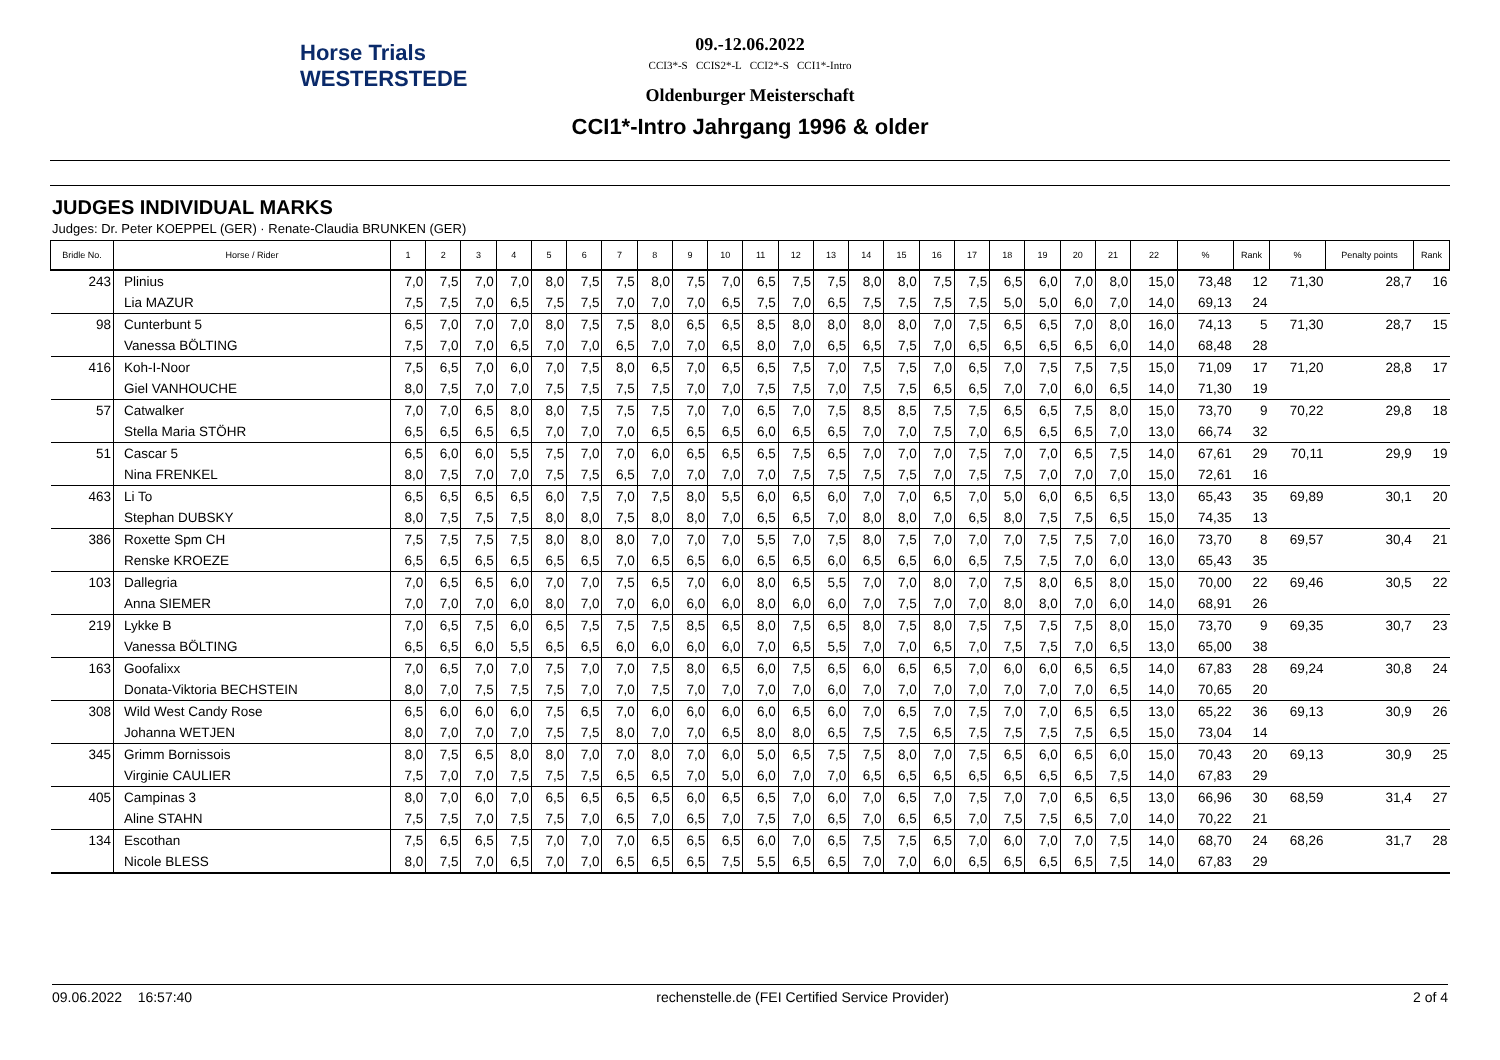Horse Trials
WESTERSTEDE
09.-12.06.2022
CCI3*-S CCIS2*-L CCI2*-S CCI1*-Intro
Oldenburger Meisterschaft
CCI1*-Intro Jahrgang 1996 & older
JUDGES INDIVIDUAL MARKS
Judges: Dr. Peter KOEPPEL (GER) · Renate-Claudia BRUNKEN (GER)
| Bridle No. | Horse / Rider | 1 | 2 | 3 | 4 | 5 | 6 | 7 | 8 | 9 | 10 | 11 | 12 | 13 | 14 | 15 | 16 | 17 | 18 | 19 | 20 | 21 | 22 | % | Rank | % | Penalty points | Rank |
| --- | --- | --- | --- | --- | --- | --- | --- | --- | --- | --- | --- | --- | --- | --- | --- | --- | --- | --- | --- | --- | --- | --- | --- | --- | --- | --- | --- | --- |
| 243 | Plinius | 7,0 | 7,5 | 7,0 | 7,0 | 8,0 | 7,5 | 7,5 | 8,0 | 7,5 | 7,0 | 6,5 | 7,5 | 7,5 | 8,0 | 8,0 | 7,5 | 7,5 | 6,5 | 6,0 | 7,0 | 8,0 | 15,0 | 73,48 | 12 | 71,30 | 28,7 | 16 |
| | Lia MAZUR | 7,5 | 7,5 | 7,0 | 6,5 | 7,5 | 7,5 | 7,0 | 7,0 | 7,0 | 6,5 | 7,5 | 7,0 | 6,5 | 7,5 | 7,5 | 7,5 | 7,5 | 5,0 | 5,0 | 6,0 | 7,0 | 14,0 | 69,13 | 24 | | | |
| 98 | Cunterbunt 5 | 6,5 | 7,0 | 7,0 | 7,0 | 8,0 | 7,5 | 7,5 | 8,0 | 6,5 | 6,5 | 8,5 | 8,0 | 8,0 | 8,0 | 8,0 | 7,0 | 7,5 | 6,5 | 6,5 | 7,0 | 8,0 | 16,0 | 74,13 | 5 | 71,30 | 28,7 | 15 |
| | Vanessa BÖLTING | 7,5 | 7,0 | 7,0 | 6,5 | 7,0 | 7,0 | 6,5 | 7,0 | 7,0 | 6,5 | 8,0 | 7,0 | 6,5 | 6,5 | 7,5 | 7,0 | 6,5 | 6,5 | 6,5 | 6,5 | 6,0 | 14,0 | 68,48 | 28 | | | |
| 416 | Koh-I-Noor | 7,5 | 6,5 | 7,0 | 6,0 | 7,0 | 7,5 | 8,0 | 6,5 | 7,0 | 6,5 | 6,5 | 7,5 | 7,0 | 7,5 | 7,5 | 7,0 | 6,5 | 7,0 | 7,5 | 7,5 | 7,5 | 15,0 | 71,09 | 17 | 71,20 | 28,8 | 17 |
| | Giel VANHOUCHE | 8,0 | 7,5 | 7,0 | 7,0 | 7,5 | 7,5 | 7,5 | 7,5 | 7,0 | 7,0 | 7,5 | 7,5 | 7,0 | 7,5 | 7,5 | 6,5 | 6,5 | 7,0 | 7,0 | 6,0 | 6,5 | 14,0 | 71,30 | 19 | | | |
| 57 | Catwalker | 7,0 | 7,0 | 6,5 | 8,0 | 8,0 | 7,5 | 7,5 | 7,5 | 7,0 | 7,0 | 6,5 | 7,0 | 7,5 | 8,5 | 8,5 | 7,5 | 7,5 | 6,5 | 6,5 | 7,5 | 8,0 | 15,0 | 73,70 | 9 | 70,22 | 29,8 | 18 |
| | Stella Maria STÖHR | 6,5 | 6,5 | 6,5 | 6,5 | 7,0 | 7,0 | 7,0 | 6,5 | 6,5 | 6,5 | 6,0 | 6,5 | 6,5 | 7,0 | 7,0 | 7,5 | 7,0 | 6,5 | 6,5 | 6,5 | 7,0 | 13,0 | 66,74 | 32 | | | |
| 51 | Cascar 5 | 6,5 | 6,0 | 6,0 | 5,5 | 7,5 | 7,0 | 7,0 | 6,0 | 6,5 | 6,5 | 6,5 | 7,5 | 6,5 | 7,0 | 7,0 | 7,0 | 7,5 | 7,0 | 7,0 | 6,5 | 7,5 | 14,0 | 67,61 | 29 | 70,11 | 29,9 | 19 |
| | Nina FRENKEL | 8,0 | 7,5 | 7,0 | 7,0 | 7,5 | 7,5 | 6,5 | 7,0 | 7,0 | 7,0 | 7,0 | 7,5 | 7,5 | 7,5 | 7,5 | 7,0 | 7,5 | 7,5 | 7,0 | 7,0 | 7,0 | 15,0 | 72,61 | 16 | | | |
| 463 | Li To | 6,5 | 6,5 | 6,5 | 6,5 | 6,0 | 7,5 | 7,0 | 7,5 | 8,0 | 5,5 | 6,0 | 6,5 | 6,0 | 7,0 | 7,0 | 6,5 | 7,0 | 5,0 | 6,0 | 6,5 | 6,5 | 13,0 | 65,43 | 35 | 69,89 | 30,1 | 20 |
| | Stephan DUBSKY | 8,0 | 7,5 | 7,5 | 7,5 | 8,0 | 8,0 | 7,5 | 8,0 | 8,0 | 7,0 | 6,5 | 6,5 | 7,0 | 8,0 | 8,0 | 7,0 | 6,5 | 8,0 | 7,5 | 7,5 | 6,5 | 15,0 | 74,35 | 13 | | | |
| 386 | Roxette Spm CH | 7,5 | 7,5 | 7,5 | 7,5 | 8,0 | 8,0 | 8,0 | 7,0 | 7,0 | 7,0 | 5,5 | 7,0 | 7,5 | 8,0 | 7,5 | 7,0 | 7,0 | 7,0 | 7,5 | 7,5 | 7,0 | 16,0 | 73,70 | 8 | 69,57 | 30,4 | 21 |
| | Renske KROEZE | 6,5 | 6,5 | 6,5 | 6,5 | 6,5 | 6,5 | 7,0 | 6,5 | 6,5 | 6,0 | 6,5 | 6,5 | 6,0 | 6,5 | 6,5 | 6,0 | 6,5 | 7,5 | 7,5 | 7,0 | 6,0 | 13,0 | 65,43 | 35 | | | |
| 103 | Dallegria | 7,0 | 6,5 | 6,5 | 6,0 | 7,0 | 7,0 | 7,5 | 6,5 | 7,0 | 6,0 | 8,0 | 6,5 | 5,5 | 7,0 | 7,0 | 8,0 | 7,0 | 7,5 | 8,0 | 6,5 | 8,0 | 15,0 | 70,00 | 22 | 69,46 | 30,5 | 22 |
| | Anna SIEMER | 7,0 | 7,0 | 7,0 | 6,0 | 8,0 | 7,0 | 7,0 | 6,0 | 6,0 | 6,0 | 8,0 | 6,0 | 6,0 | 7,0 | 7,5 | 7,0 | 7,0 | 8,0 | 8,0 | 7,0 | 6,0 | 14,0 | 68,91 | 26 | | | |
| 219 | Lykke B | 7,0 | 6,5 | 7,5 | 6,0 | 6,5 | 7,5 | 7,5 | 7,5 | 8,5 | 6,5 | 8,0 | 7,5 | 6,5 | 8,0 | 7,5 | 8,0 | 7,5 | 7,5 | 7,5 | 7,5 | 8,0 | 15,0 | 73,70 | 9 | 69,35 | 30,7 | 23 |
| | Vanessa BÖLTING | 6,5 | 6,5 | 6,0 | 5,5 | 6,5 | 6,5 | 6,0 | 6,0 | 6,0 | 6,0 | 7,0 | 6,5 | 5,5 | 7,0 | 7,0 | 6,5 | 7,0 | 7,5 | 7,5 | 7,0 | 6,5 | 13,0 | 65,00 | 38 | | | |
| 163 | Goofalixx | 7,0 | 6,5 | 7,0 | 7,0 | 7,5 | 7,0 | 7,0 | 7,5 | 8,0 | 6,5 | 6,0 | 7,5 | 6,5 | 6,0 | 6,5 | 6,5 | 7,0 | 6,0 | 6,0 | 6,5 | 6,5 | 14,0 | 67,83 | 28 | 69,24 | 30,8 | 24 |
| | Donata-Viktoria BECHSTEIN | 8,0 | 7,0 | 7,5 | 7,5 | 7,5 | 7,0 | 7,0 | 7,5 | 7,0 | 7,0 | 7,0 | 7,0 | 6,0 | 7,0 | 7,0 | 7,0 | 7,0 | 7,0 | 7,0 | 7,0 | 6,5 | 14,0 | 70,65 | 20 | | | |
| 308 | Wild West Candy Rose | 6,5 | 6,0 | 6,0 | 6,0 | 7,5 | 6,5 | 7,0 | 6,0 | 6,0 | 6,0 | 6,0 | 6,5 | 6,0 | 7,0 | 6,5 | 7,0 | 7,5 | 7,0 | 7,0 | 6,5 | 6,5 | 13,0 | 65,22 | 36 | 69,13 | 30,9 | 26 |
| | Johanna WETJEN | 8,0 | 7,0 | 7,0 | 7,0 | 7,5 | 7,5 | 8,0 | 7,0 | 7,0 | 6,5 | 8,0 | 8,0 | 6,5 | 7,5 | 7,5 | 6,5 | 7,5 | 7,5 | 7,5 | 7,5 | 6,5 | 15,0 | 73,04 | 14 | | | |
| 345 | Grimm Bornissois | 8,0 | 7,5 | 6,5 | 8,0 | 8,0 | 7,0 | 7,0 | 8,0 | 7,0 | 6,0 | 5,0 | 6,5 | 7,5 | 7,5 | 8,0 | 7,0 | 7,5 | 6,5 | 6,0 | 6,5 | 6,0 | 15,0 | 70,43 | 20 | 69,13 | 30,9 | 25 |
| | Virginie CAULIER | 7,5 | 7,0 | 7,0 | 7,5 | 7,5 | 7,5 | 6,5 | 6,5 | 7,0 | 5,0 | 6,0 | 7,0 | 7,0 | 6,5 | 6,5 | 6,5 | 6,5 | 6,5 | 6,5 | 6,5 | 7,5 | 14,0 | 67,83 | 29 | | | |
| 405 | Campinas 3 | 8,0 | 7,0 | 6,0 | 7,0 | 6,5 | 6,5 | 6,5 | 6,5 | 6,0 | 6,5 | 6,5 | 7,0 | 6,0 | 7,0 | 6,5 | 7,0 | 7,5 | 7,0 | 7,0 | 6,5 | 6,5 | 13,0 | 66,96 | 30 | 68,59 | 31,4 | 27 |
| | Aline STAHN | 7,5 | 7,5 | 7,0 | 7,5 | 7,5 | 7,0 | 6,5 | 7,0 | 6,5 | 7,0 | 7,5 | 7,0 | 6,5 | 7,0 | 6,5 | 6,5 | 7,0 | 7,5 | 7,5 | 6,5 | 7,0 | 14,0 | 70,22 | 21 | | | |
| 134 | Escothan | 7,5 | 6,5 | 6,5 | 7,5 | 7,0 | 7,0 | 7,0 | 6,5 | 6,5 | 6,5 | 6,0 | 7,0 | 6,5 | 7,5 | 7,5 | 6,5 | 7,0 | 6,0 | 7,0 | 7,0 | 7,5 | 14,0 | 68,70 | 24 | 68,26 | 31,7 | 28 |
| | Nicole BLESS | 8,0 | 7,5 | 7,0 | 6,5 | 7,0 | 7,0 | 6,5 | 6,5 | 6,5 | 7,5 | 5,5 | 6,5 | 6,5 | 7,0 | 7,0 | 6,0 | 6,5 | 6,5 | 6,5 | 6,5 | 7,5 | 14,0 | 67,83 | 29 | | | |
09.06.2022 16:57:40 rechenstelle.de (FEI Certified Service Provider) 2 of 4